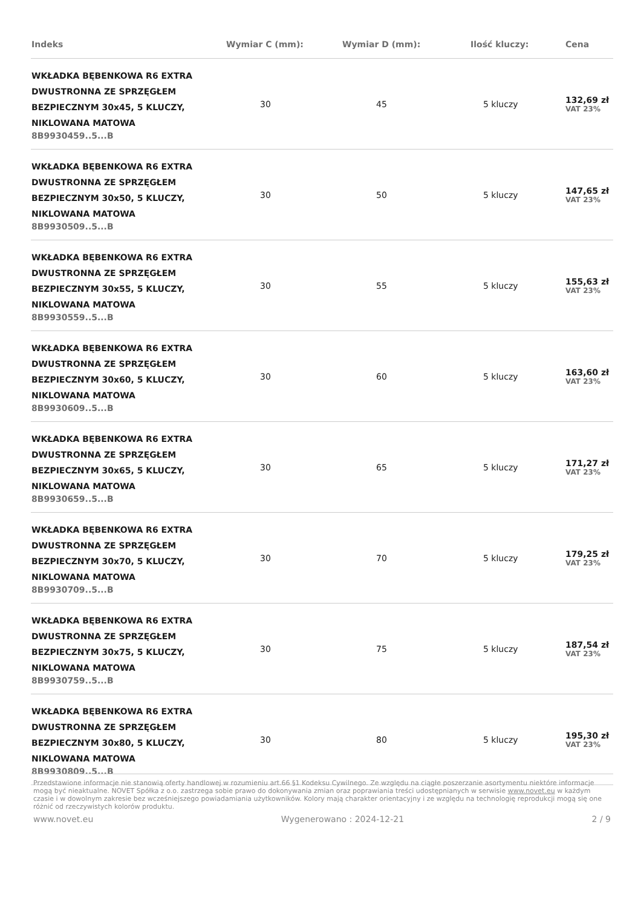| Indeks | Wymiar C (mm): | Wymiar D (mm): | Ilość kluczy: | Cena |
| --- | --- | --- | --- | --- |
| WKŁADKA BĘBENKOWA R6 EXTRA DWUSTRONNA ZE SPRZĘGŁEM BEZPIECZNYM 30x45, 5 KLUCZY, NIKLOWANA MATOWA 8B9930459..5...B | 30 | 45 | 5 kluczy | 132,69 zł VAT 23% |
| WKŁADKA BĘBENKOWA R6 EXTRA DWUSTRONNA ZE SPRZĘGŁEM BEZPIECZNYM 30x50, 5 KLUCZY, NIKLOWANA MATOWA 8B9930509..5...B | 30 | 50 | 5 kluczy | 147,65 zł VAT 23% |
| WKŁADKA BĘBENKOWA R6 EXTRA DWUSTRONNA ZE SPRZĘGŁEM BEZPIECZNYM 30x55, 5 KLUCZY, NIKLOWANA MATOWA 8B9930559..5...B | 30 | 55 | 5 kluczy | 155,63 zł VAT 23% |
| WKŁADKA BĘBENKOWA R6 EXTRA DWUSTRONNA ZE SPRZĘGŁEM BEZPIECZNYM 30x60, 5 KLUCZY, NIKLOWANA MATOWA 8B9930609..5...B | 30 | 60 | 5 kluczy | 163,60 zł VAT 23% |
| WKŁADKA BĘBENKOWA R6 EXTRA DWUSTRONNA ZE SPRZĘGŁEM BEZPIECZNYM 30x65, 5 KLUCZY, NIKLOWANA MATOWA 8B9930659..5...B | 30 | 65 | 5 kluczy | 171,27 zł VAT 23% |
| WKŁADKA BĘBENKOWA R6 EXTRA DWUSTRONNA ZE SPRZĘGŁEM BEZPIECZNYM 30x70, 5 KLUCZY, NIKLOWANA MATOWA 8B9930709..5...B | 30 | 70 | 5 kluczy | 179,25 zł VAT 23% |
| WKŁADKA BĘBENKOWA R6 EXTRA DWUSTRONNA ZE SPRZĘGŁEM BEZPIECZNYM 30x75, 5 KLUCZY, NIKLOWANA MATOWA 8B9930759..5...B | 30 | 75 | 5 kluczy | 187,54 zł VAT 23% |
| WKŁADKA BĘBENKOWA R6 EXTRA DWUSTRONNA ZE SPRZĘGŁEM BEZPIECZNYM 30x80, 5 KLUCZY, NIKLOWANA MATOWA 8B9930809..5...B | 30 | 80 | 5 kluczy | 195,30 zł VAT 23% |
Przedstawione informacje nie stanowią oferty handlowej w rozumieniu art.66 §1 Kodeksu Cywilnego. Ze względu na ciągłe poszerzanie asortymentu niektóre informacje mogą być nieaktualne. NOVET Spółka z o.o. zastrzega sobie prawo do dokonywania zmian oraz poprawiania treści udostępnianych w serwisie www.novet.eu w każdym czasie i w dowolnym zakresie bez wcześniejszego powiadamiania użytkowników. Kolory mają charakter orientacyjny i ze względu na technologię reprodukcji mogą się one różnić od rzeczywistych kolorów produktu.
www.novet.eu Wygenerowano : 2024-12-21 2 / 9